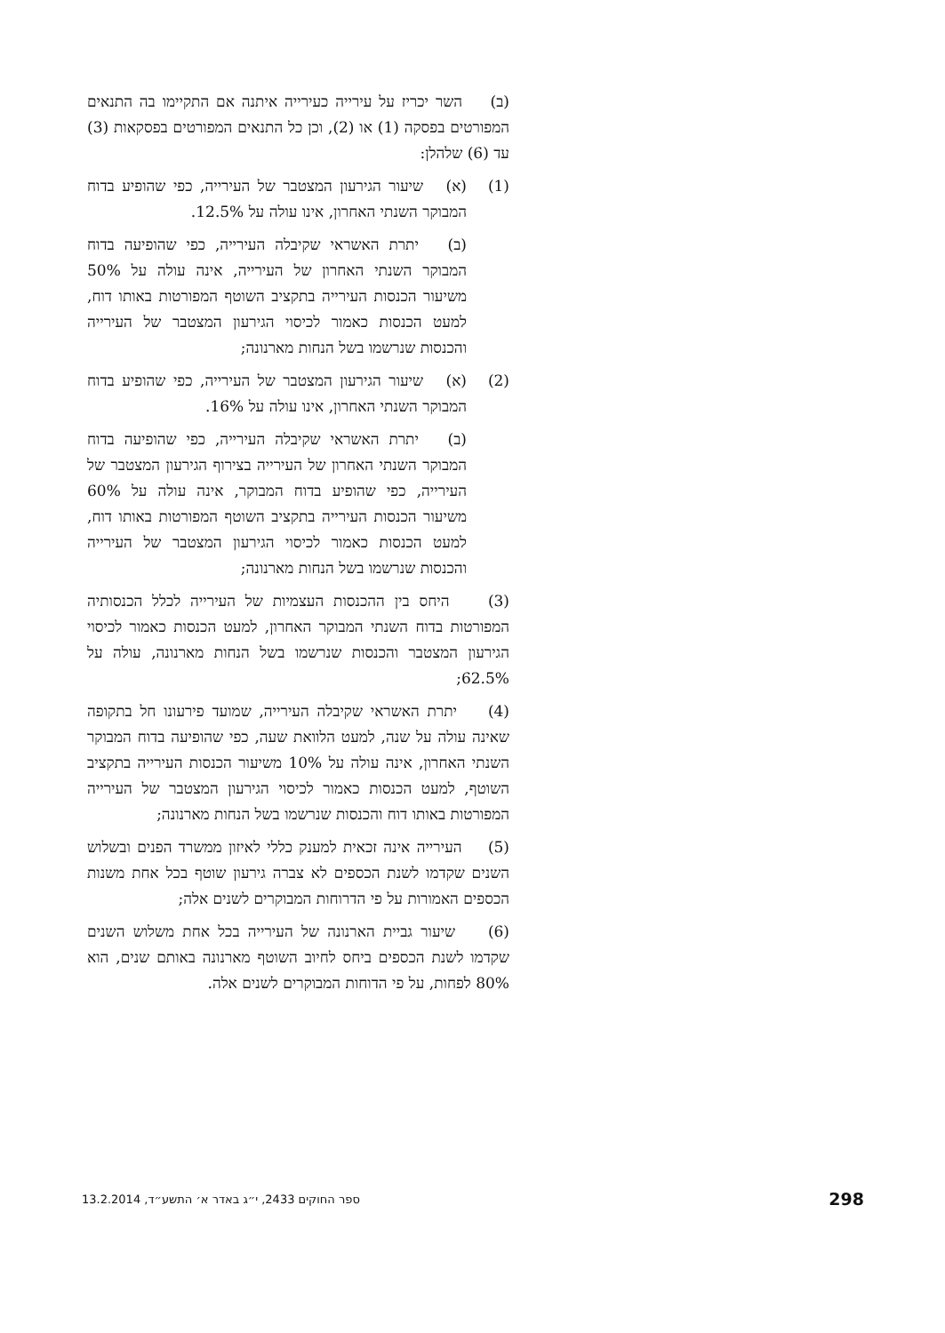(ב) השר יכריז על עירייה כעירייה איתנה אם התקיימו בה התנאים המפורטים בפסקה (1) או (2), וכן כל התנאים המפורטים בפסקאות (3) עד (6) שלהלן:
(1) (א) שיעור הגירעון המצטבר של העירייה, כפי שהופיע בדוח המבוקר השנתי האחרון, אינו עולה על 12.5%.
(ב) יתרת האשראי שקיבלה העירייה, כפי שהופיעה בדוח המבוקר השנתי האחרון של העירייה, אינה עולה על 50% משיעור הכנסות העירייה בתקציב השוטף המפורטות באותו דוח, למעט הכנסות כאמור לכיסוי הגירעון המצטבר של העירייה והכנסות שנרשמו בשל הנחות מארנונה;
(2) (א) שיעור הגירעון המצטבר של העירייה, כפי שהופיע בדוח המבוקר השנתי האחרון, אינו עולה על 16%.
(ב) יתרת האשראי שקיבלה העירייה, כפי שהופיעה בדוח המבוקר השנתי האחרון של העירייה בצירוף הגירעון המצטבר של העירייה, כפי שהופיע בדוח המבוקר, אינה עולה על 60% משיעור הכנסות העירייה בתקציב השוטף המפורטות באותו דוח, למעט הכנסות כאמור לכיסוי הגירעון המצטבר של העירייה והכנסות שנרשמו בשל הנחות מארנונה;
(3) היחס בין ההכנסות העצמיות של העירייה לכלל הכנסותיה המפורטות בדוח השנתי המבוקר האחרון, למעט הכנסות כאמור לכיסוי הגירעון המצטבר והכנסות שנרשמו בשל הנחות מארנונה, עולה על 62.5%;
(4) יתרת האשראי שקיבלה העירייה, שמועד פירעונו חל בתקופה שאינה עולה על שנה, למעט הלוואת שעה, כפי שהופיעה בדוח המבוקר השנתי האחרון, אינה עולה על 10% משיעור הכנסות העירייה בתקציב השוטף, למעט הכנסות כאמור לכיסוי הגירעון המצטבר של העירייה המפורטות באותו דוח והכנסות שנרשמו בשל הנחות מארנונה;
(5) העירייה אינה זכאית למענק כללי לאיזון ממשרד הפנים ובשלוש השנים שקדמו לשנת הכספים לא צברה גירעון שוטף בכל אחת משנות הכספים האמורות על פי הדרוחות המבוקרים לשנים אלה;
(6) שיעור גביית הארנונה של העירייה בכל אחת משלוש השנים שקדמו לשנת הכספים ביחס לחיוב השוטף מארנונה באותם שנים, הוא 80% לפחות, על פי הדוחות המבוקרים לשנים אלה.
ספר החוקים 2433, י״ג באדר א׳ התשע״ד, 13.2.2014 298